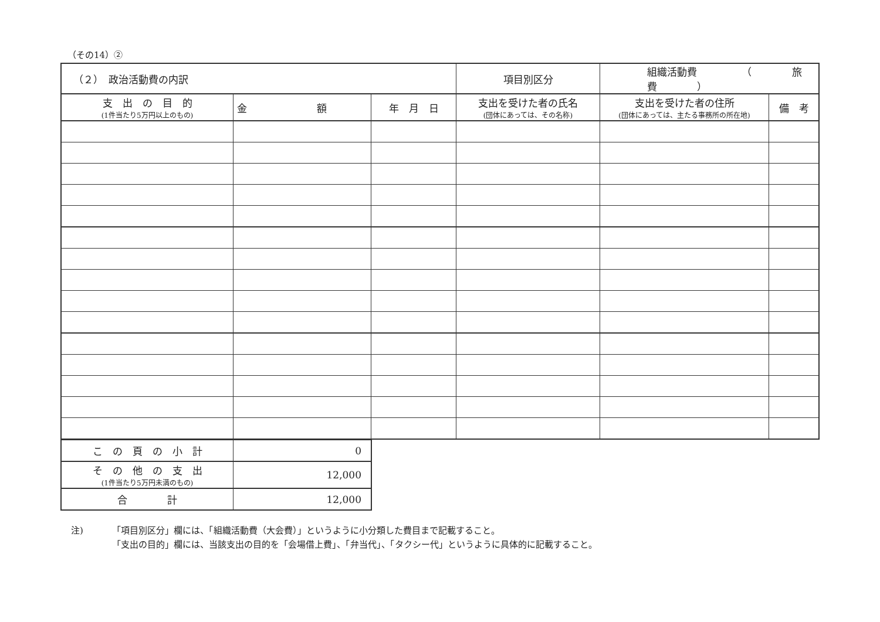（その14）②
| （２） 政治活動費の内訳 | | | 項目別区分 | 組織活動費 （ 旅費 ） | |
| 支 出 の 目 的 (1件当たり5万円以上のもの) | 金 額 | 年 月 日 | 支出を受けた者の氏名 (団体にあっては、その名称) | 支出を受けた者の住所 (団体にあっては、主たる事務所の所在地) | 備 考 |
| こ の 頁 の 小 計 | 0 |
| そ の 他 の 支 出 (1件当たり5万円未満のもの) | 12,000 |
| 合 計 | 12,000 |
注) 「項目別区分」欄には、「組織活動費（大会費）」というように小分類した費目まで記載すること。
「支出の目的」欄には、当該支出の目的を「会場借上費」、「弁当代」、「タクシー代」というように具体的に記載すること。